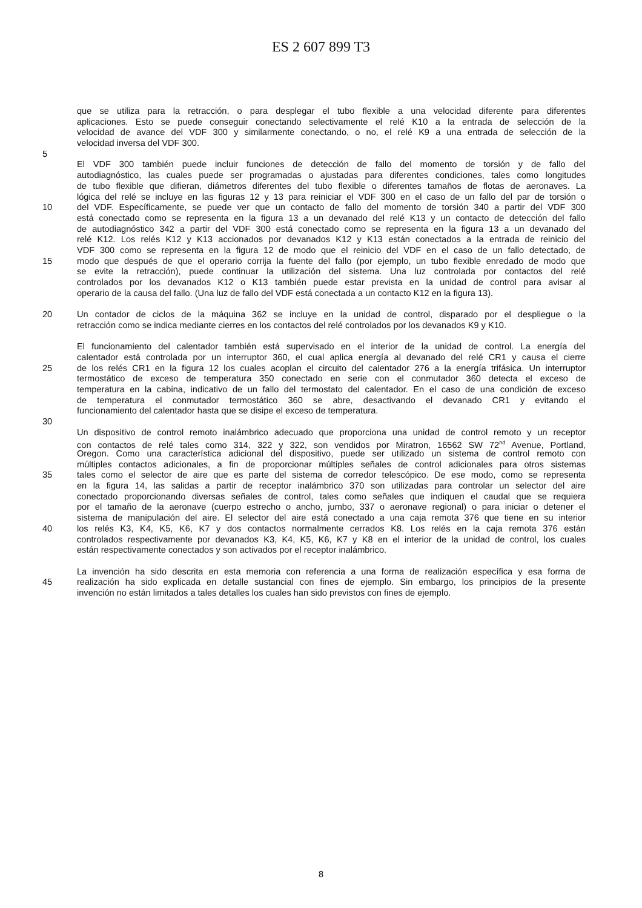ES 2 607 899 T3
que se utiliza para la retracción, o para desplegar el tubo flexible a una velocidad diferente para diferentes
aplicaciones. Esto se puede conseguir conectando selectivamente el relé K10 a la entrada de selección de la
velocidad de avance del VDF 300 y similarmente conectando, o no, el relé K9 a una entrada de selección de la
velocidad inversa del VDF 300.
5
El VDF 300 también puede incluir funciones de detección de fallo del momento de torsión y de fallo del
autodiagnóstico, las cuales puede ser programadas o ajustadas para diferentes condiciones, tales como longitudes
de tubo flexible que difieran, diámetros diferentes del tubo flexible o diferentes tamaños de flotas de aeronaves. La
lógica del relé se incluye en las figuras 12 y 13 para reiniciar el VDF 300 en el caso de un fallo del par de torsión o
10 del VDF. Específicamente, se puede ver que un contacto de fallo del momento de torsión 340 a partir del VDF 300
está conectado como se representa en la figura 13 a un devanado del relé K13 y un contacto de detección del fallo
de autodiagnóstico 342 a partir del VDF 300 está conectado como se representa en la figura 13 a un devanado del
relé K12. Los relés K12 y K13 accionados por devanados K12 y K13 están conectados a la entrada de reinicio del
VDF 300 como se representa en la figura 12 de modo que el reinicio del VDF en el caso de un fallo detectado, de
15 modo que después de que el operario corrija la fuente del fallo (por ejemplo, un tubo flexible enredado de modo que
se evite la retracción), puede continuar la utilización del sistema. Una luz controlada por contactos del relé
controlados por los devanados K12 o K13 también puede estar prevista en la unidad de control para avisar al
operario de la causa del fallo. (Una luz de fallo del VDF está conectada a un contacto K12 en la figura 13).
20 Un contador de ciclos de la máquina 362 se incluye en la unidad de control, disparado por el despliegue o la
retracción como se indica mediante cierres en los contactos del relé controlados por los devanados K9 y K10.
El funcionamiento del calentador también está supervisado en el interior de la unidad de control. La energía del
calentador está controlada por un interruptor 360, el cual aplica energía al devanado del relé CR1 y causa el cierre
25 de los relés CR1 en la figura 12 los cuales acoplan el circuito del calentador 276 a la energía trifásica. Un interruptor
termostático de exceso de temperatura 350 conectado en serie con el conmutador 360 detecta el exceso de
temperatura en la cabina, indicativo de un fallo del termostato del calentador. En el caso de una condición de exceso
de temperatura el conmutador termostático 360 se abre, desactivando el devanado CR1 y evitando el
funcionamiento del calentador hasta que se disipe el exceso de temperatura.
30
Un dispositivo de control remoto inalámbrico adecuado que proporciona una unidad de control remoto y un receptor
con contactos de relé tales como 314, 322 y 322, son vendidos por Miratron, 16562 SW 72<sup>nd</sup> Avenue, Portland,
Oregon. Como una característica adicional del dispositivo, puede ser utilizado un sistema de control remoto con
múltiples contactos adicionales, a fin de proporcionar múltiples señales de control adicionales para otros sistemas
35 tales como el selector de aire que es parte del sistema de corredor telescópico. De ese modo, como se representa
en la figura 14, las salidas a partir de receptor inalámbrico 370 son utilizadas para controlar un selector del aire
conectado proporcionando diversas señales de control, tales como señales que indiquen el caudal que se requiera
por el tamaño de la aeronave (cuerpo estrecho o ancho, jumbo, 337 o aeronave regional) o para iniciar o detener el
sistema de manipulación del aire. El selector del aire está conectado a una caja remota 376 que tiene en su interior
40 los relés K3, K4, K5, K6, K7 y dos contactos normalmente cerrados K8. Los relés en la caja remota 376 están
controlados respectivamente por devanados K3, K4, K5, K6, K7 y K8 en el interior de la unidad de control, los cuales
están respectivamente conectados y son activados por el receptor inalámbrico.
La invención ha sido descrita en esta memoria con referencia a una forma de realización específica y esa forma de
45 realización ha sido explicada en detalle sustancial con fines de ejemplo. Sin embargo, los principios de la presente
invención no están limitados a tales detalles los cuales han sido previstos con fines de ejemplo.
8